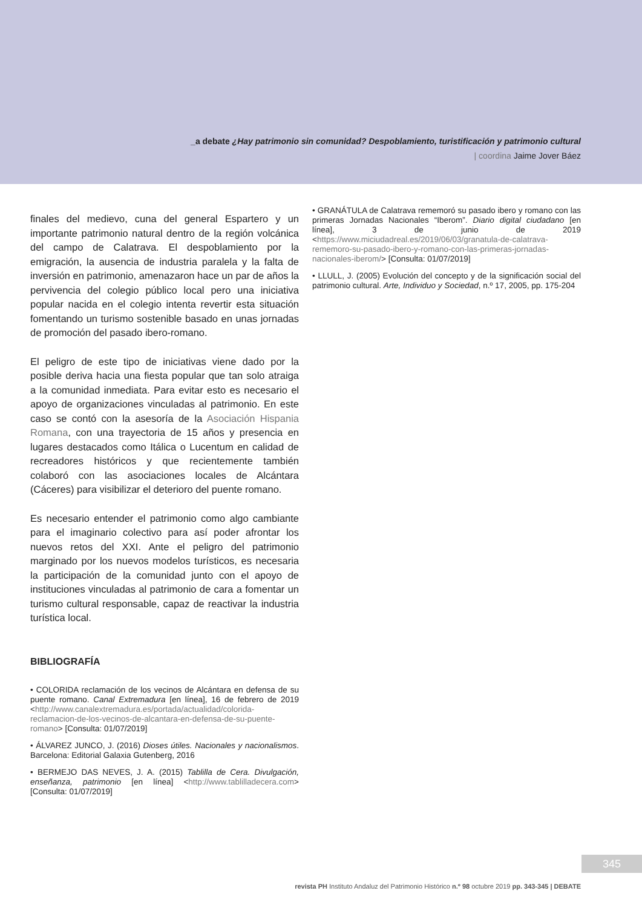_a debate ¿Hay patrimonio sin comunidad? Despoblamiento, turistificación y patrimonio cultural
| coordina Jaime Jover Báez
finales del medievo, cuna del general Espartero y un importante patrimonio natural dentro de la región volcánica del campo de Calatrava. El despoblamiento por la emigración, la ausencia de industria paralela y la falta de inversión en patrimonio, amenazaron hace un par de años la pervivencia del colegio público local pero una iniciativa popular nacida en el colegio intenta revertir esta situación fomentando un turismo sostenible basado en unas jornadas de promoción del pasado ibero-romano.
El peligro de este tipo de iniciativas viene dado por la posible deriva hacia una fiesta popular que tan solo atraiga a la comunidad inmediata. Para evitar esto es necesario el apoyo de organizaciones vinculadas al patrimonio. En este caso se contó con la asesoría de la Asociación Hispania Romana, con una trayectoria de 15 años y presencia en lugares destacados como Itálica o Lucentum en calidad de recreadores históricos y que recientemente también colaboró con las asociaciones locales de Alcántara (Cáceres) para visibilizar el deterioro del puente romano.
Es necesario entender el patrimonio como algo cambiante para el imaginario colectivo para así poder afrontar los nuevos retos del XXI. Ante el peligro del patrimonio marginado por los nuevos modelos turísticos, es necesaria la participación de la comunidad junto con el apoyo de instituciones vinculadas al patrimonio de cara a fomentar un turismo cultural responsable, capaz de reactivar la industria turística local.
BIBLIOGRAFÍA
• COLORIDA reclamación de los vecinos de Alcántara en defensa de su puente romano. Canal Extremadura [en línea], 16 de febrero de 2019 <http://www.canalextremadura.es/portada/actualidad/colorida-reclamacion-de-los-vecinos-de-alcantara-en-defensa-de-su-puente-romano> [Consulta: 01/07/2019]
• ÁLVAREZ JUNCO, J. (2016) Dioses útiles. Nacionales y nacionalismos. Barcelona: Editorial Galaxia Gutenberg, 2016
• BERMEJO DAS NEVES, J. A. (2015) Tablilla de Cera. Divulgación, enseñanza, patrimonio [en línea] <http://www.tablilladecera.com> [Consulta: 01/07/2019]
• GRANÁTULA de Calatrava rememoró su pasado ibero y romano con las primeras Jornadas Nacionales “Iberom”. Diario digital ciudadano [en línea], 3 de junio de 2019 <https://www.miciudadreal.es/2019/06/03/granatula-de-calatrava-rememoro-su-pasado-ibero-y-romano-con-las-primeras-jornadas-nacionales-iberom/> [Consulta: 01/07/2019]
• LLULL, J. (2005) Evolución del concepto y de la significación social del patrimonio cultural. Arte, Individuo y Sociedad, n.º 17, 2005, pp. 175-204
345
revista PH Instituto Andaluz del Patrimonio Histórico n.º 98 octubre 2019 pp. 343-345 | DEBATE